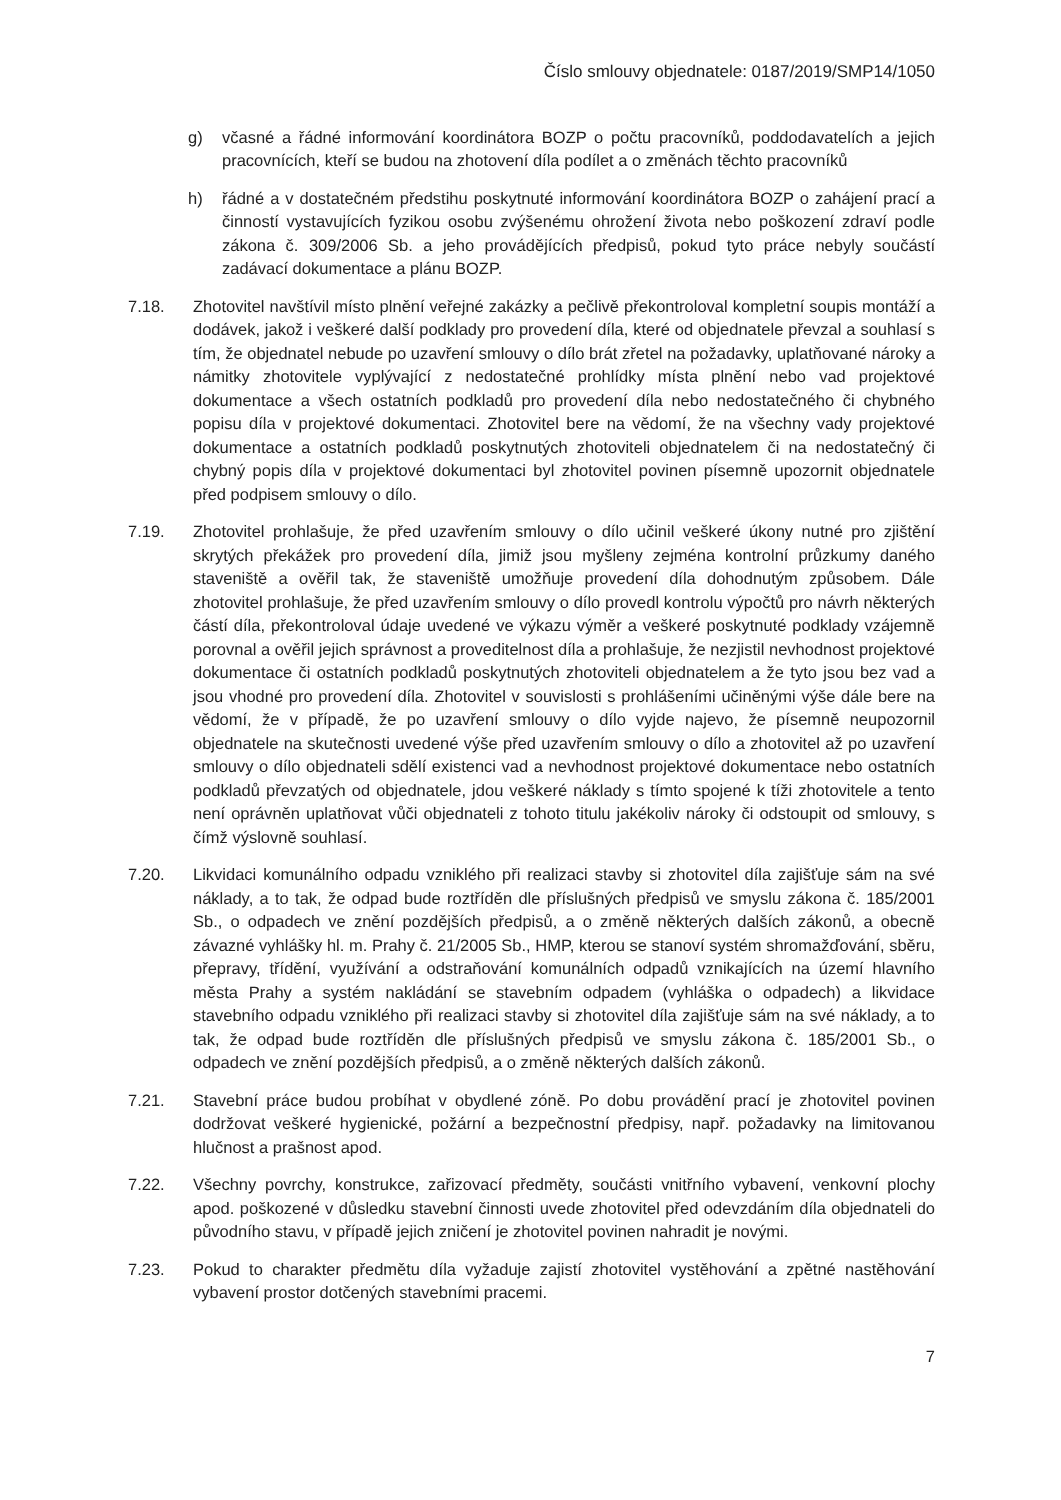Číslo smlouvy objednatele: 0187/2019/SMP14/1050
g) včasné a řádné informování koordinátora BOZP o počtu pracovníků, poddodavatelích a jejich pracovnících, kteří se budou na zhotovení díla podílet a o změnách těchto pracovníků
h) řádné a v dostatečném předstihu poskytnuté informování koordinátora BOZP o zahájení prací a činností vystavujících fyzikou osobu zvýšenému ohrožení života nebo poškození zdraví podle zákona č. 309/2006 Sb. a jeho provádějících předpisů, pokud tyto práce nebyly součástí zadávací dokumentace a plánu BOZP.
7.18. Zhotovitel navštívil místo plnění veřejné zakázky a pečlivě překontroloval kompletní soupis montáží a dodávek, jakož i veškeré další podklady pro provedení díla, které od objednatele převzal a souhlasí s tím, že objednatel nebude po uzavření smlouvy o dílo brát zřetel na požadavky, uplatňované nároky a námitky zhotovitele vyplývající z nedostatečné prohlídky místa plnění nebo vad projektové dokumentace a všech ostatních podkladů pro provedení díla nebo nedostatečného či chybného popisu díla v projektové dokumentaci. Zhotovitel bere na vědomí, že na všechny vady projektové dokumentace a ostatních podkladů poskytnutých zhotoviteli objednatelem či na nedostatečný či chybný popis díla v projektové dokumentaci byl zhotovitel povinen písemně upozornit objednatele před podpisem smlouvy o dílo.
7.19. Zhotovitel prohlašuje, že před uzavřením smlouvy o dílo učinil veškeré úkony nutné pro zjištění skrytých překážek pro provedení díla, jimiž jsou myšleny zejména kontrolní průzkumy daného staveniště a ověřil tak, že staveniště umožňuje provedení díla dohodnutým způsobem. Dále zhotovitel prohlašuje, že před uzavřením smlouvy o dílo provedl kontrolu výpočtů pro návrh některých částí díla, překontroloval údaje uvedené ve výkazu výměr a veškeré poskytnuté podklady vzájemně porovnal a ověřil jejich správnost a proveditelnost díla a prohlašuje, že nezjistil nevhodnost projektové dokumentace či ostatních podkladů poskytnutých zhotoviteli objednatelem a že tyto jsou bez vad a jsou vhodné pro provedení díla. Zhotovitel v souvislosti s prohlášeními učiněnými výše dále bere na vědomí, že v případě, že po uzavření smlouvy o dílo vyjde najevo, že písemně neupozornil objednatele na skutečnosti uvedené výše před uzavřením smlouvy o dílo a zhotovitel až po uzavření smlouvy o dílo objednateli sdělí existenci vad a nevhodnost projektové dokumentace nebo ostatních podkladů převzatých od objednatele, jdou veškeré náklady s tímto spojené k tíži zhotovitele a tento není oprávněn uplatňovat vůči objednateli z tohoto titulu jakékoliv nároky či odstoupit od smlouvy, s čímž výslovně souhlasí.
7.20. Likvidaci komunálního odpadu vzniklého při realizaci stavby si zhotovitel díla zajišťuje sám na své náklady, a to tak, že odpad bude roztříděn dle příslušných předpisů ve smyslu zákona č. 185/2001 Sb., o odpadech ve znění pozdějších předpisů, a o změně některých dalších zákonů, a obecně závazné vyhlášky hl. m. Prahy č. 21/2005 Sb., HMP, kterou se stanoví systém shromažďování, sběru, přepravy, třídění, využívání a odstraňování komunálních odpadů vznikajících na území hlavního města Prahy a systém nakládání se stavebním odpadem (vyhláška o odpadech) a likvidace stavebního odpadu vzniklého při realizaci stavby si zhotovitel díla zajišťuje sám na své náklady, a to tak, že odpad bude roztříděn dle příslušných předpisů ve smyslu zákona č. 185/2001 Sb., o odpadech ve znění pozdějších předpisů, a o změně některých dalších zákonů.
7.21. Stavební práce budou probíhat v obydlené zóně. Po dobu provádění prací je zhotovitel povinen dodržovat veškeré hygienické, požární a bezpečnostní předpisy, např. požadavky na limitovanou hlučnost a prašnost apod.
7.22. Všechny povrchy, konstrukce, zařizovací předměty, součásti vnitřního vybavení, venkovní plochy apod. poškozené v důsledku stavební činnosti uvede zhotovitel před odevzdáním díla objednateli do původního stavu, v případě jejich zničení je zhotovitel povinen nahradit je novými.
7.23. Pokud to charakter předmětu díla vyžaduje zajistí zhotovitel vystěhování a zpětné nastěhování vybavení prostor dotčených stavebními pracemi.
7